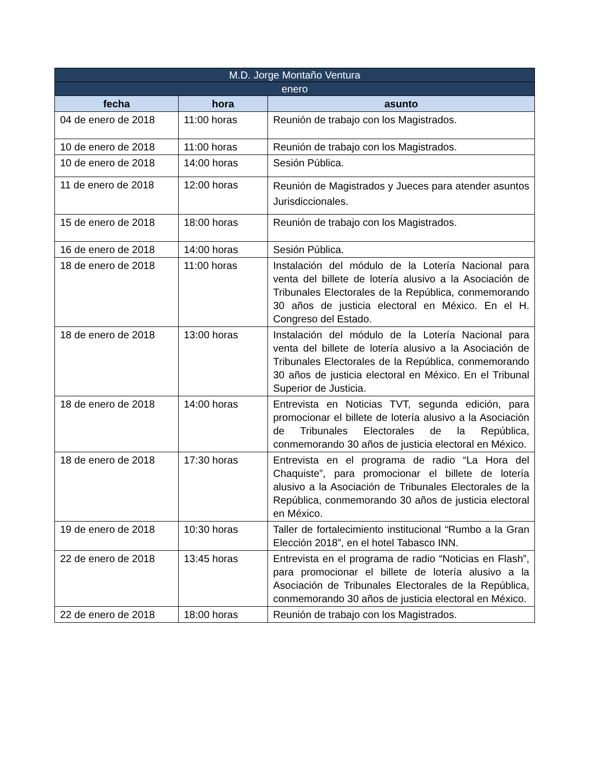| M.D. Jorge Montaño Ventura | | |
| --- | --- | --- |
| enero | | |
| fecha | hora | asunto |
| 04 de enero de 2018 | 11:00 horas | Reunión de trabajo con los Magistrados. |
| 10 de enero de 2018 | 11:00 horas | Reunión de trabajo con los Magistrados. |
| 10 de enero de 2018 | 14:00 horas | Sesión Pública. |
| 11 de enero de 2018 | 12:00 horas | Reunión de Magistrados y Jueces para atender asuntos Jurisdiccionales. |
| 15 de enero de 2018 | 18:00 horas | Reunión de trabajo con los Magistrados. |
| 16 de enero de 2018 | 14:00 horas | Sesión Pública. |
| 18 de enero de 2018 | 11:00 horas | Instalación del módulo de la Lotería Nacional para venta del billete de lotería alusivo a la Asociación de Tribunales Electorales de la República, conmemorando 30 años de justicia electoral en México. En el H. Congreso del Estado. |
| 18 de enero de 2018 | 13:00 horas | Instalación del módulo de la Lotería Nacional para venta del billete de lotería alusivo a la Asociación de Tribunales Electorales de la República, conmemorando 30 años de justicia electoral en México. En el Tribunal Superior de Justicia. |
| 18 de enero de 2018 | 14:00 horas | Entrevista en Noticias TVT, segunda edición, para promocionar el billete de lotería alusivo a la Asociación de Tribunales Electorales de la República, conmemorando 30 años de justicia electoral en México. |
| 18 de enero de 2018 | 17:30 horas | Entrevista en el programa de radio “La Hora del Chaquiste”, para promocionar el billete de lotería alusivo a la Asociación de Tribunales Electorales de la República, conmemorando 30 años de justicia electoral en México. |
| 19 de enero de 2018 | 10:30 horas | Taller de fortalecimiento institucional “Rumbo a la Gran Elección 2018”, en el hotel Tabasco INN. |
| 22 de enero de 2018 | 13:45 horas | Entrevista en el programa de radio “Noticias en Flash”, para promocionar el billete de lotería alusivo a la Asociación de Tribunales Electorales de la República, conmemorando 30 años de justicia electoral en México. |
| 22 de enero de 2018 | 18:00 horas | Reunión de trabajo con los Magistrados. |